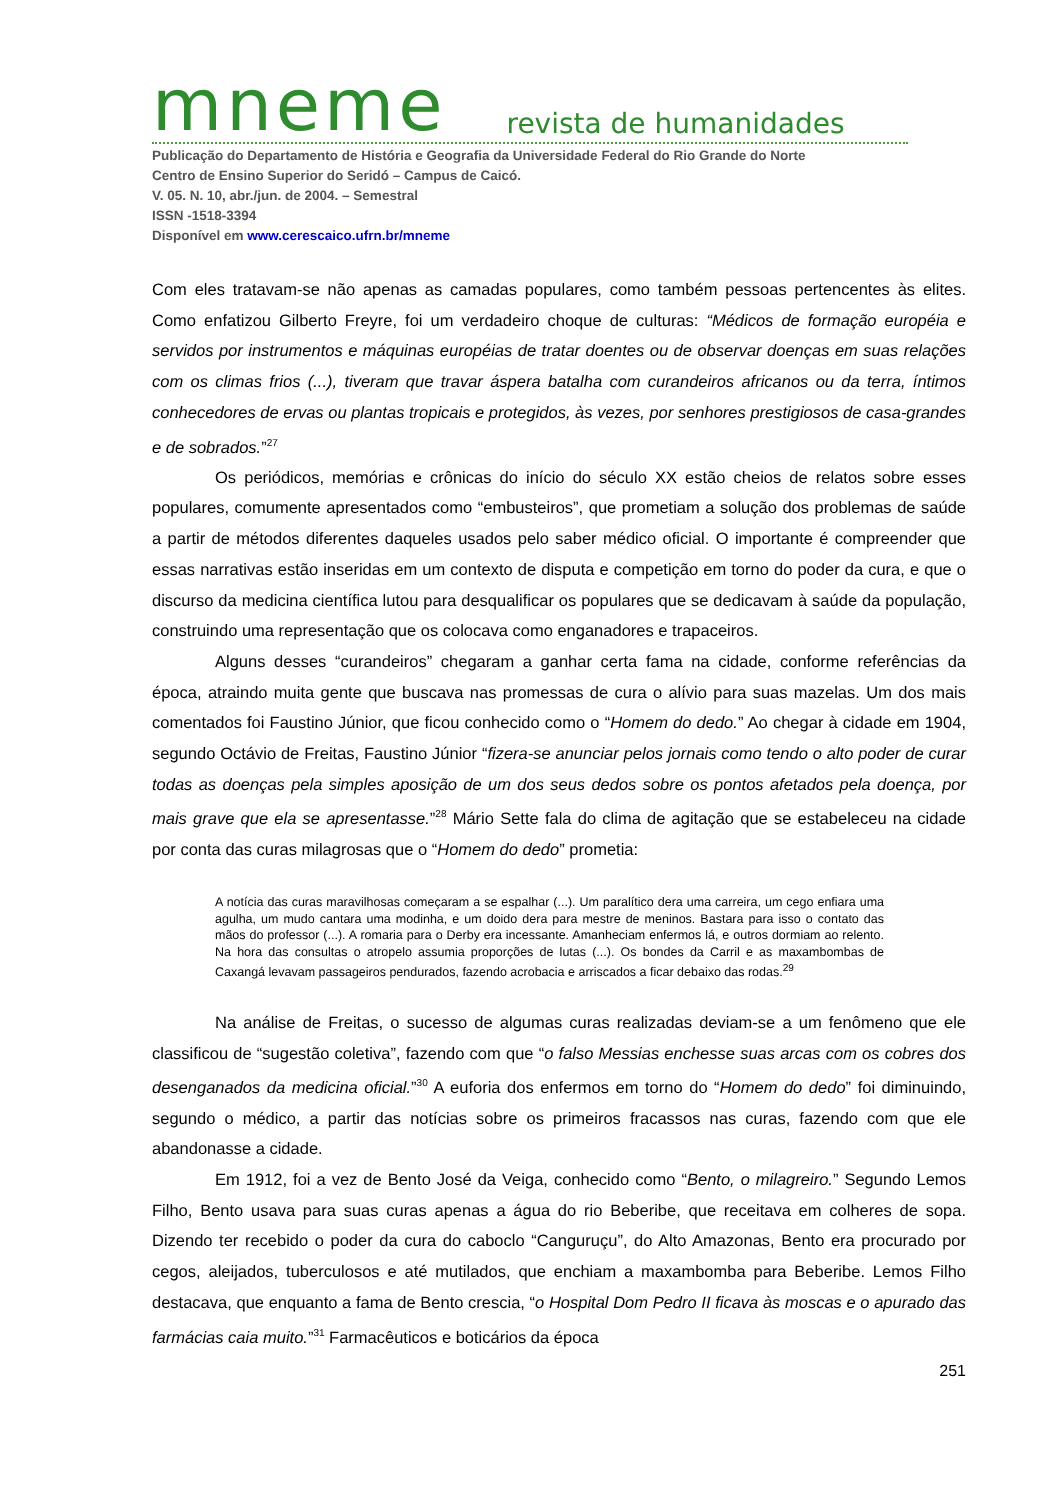mneme revista de humanidades
Publicação do Departamento de História e Geografia da Universidade Federal do Rio Grande do Norte
Centro de Ensino Superior do Seridó – Campus de Caicó.
V. 05. N. 10, abr./jun. de 2004. – Semestral
ISSN -1518-3394
Disponível em www.cerescaico.ufrn.br/mneme
Com eles tratavam-se não apenas as camadas populares, como também pessoas pertencentes às elites. Como enfatizou Gilberto Freyre, foi um verdadeiro choque de culturas: “Médicos de formação européia e servidos por instrumentos e máquinas européias de tratar doentes ou de observar doenças em suas relações com os climas frios (...), tiveram que travar áspera batalha com curandeiros africanos ou da terra, íntimos conhecedores de ervas ou plantas tropicais e protegidos, às vezes, por senhores prestigiosos de casa-grandes e de sobrados.”<sup>27</sup>
Os periódicos, memórias e crônicas do início do século XX estão cheios de relatos sobre esses populares, comumente apresentados como “embusteiros”, que prometiam a solução dos problemas de saúde a partir de métodos diferentes daqueles usados pelo saber médico oficial. O importante é compreender que essas narrativas estão inseridas em um contexto de disputa e competição em torno do poder da cura, e que o discurso da medicina científica lutou para desqualificar os populares que se dedicavam à saúde da população, construindo uma representação que os colocava como enganadores e trapaceiros.
Alguns desses “curandeiros” chegaram a ganhar certa fama na cidade, conforme referências da época, atraindo muita gente que buscava nas promessas de cura o alívio para suas mazelas. Um dos mais comentados foi Faustino Júnior, que ficou conhecido como o “Homem do dedo.” Ao chegar à cidade em 1904, segundo Octávio de Freitas, Faustino Júnior “fizera-se anunciar pelos jornais como tendo o alto poder de curar todas as doenças pela simples aposição de um dos seus dedos sobre os pontos afetados pela doença, por mais grave que ela se apresentasse.”<sup>28</sup> Mário Sette fala do clima de agitação que se estabeleceu na cidade por conta das curas milagrosas que o “Homem do dedo” prometia:
A notícia das curas maravilhosas começaram a se espalhar (...). Um paralítico dera uma carreira, um cego enfiara uma agulha, um mudo cantara uma modinha, e um doido dera para mestre de meninos. Bastara para isso o contato das mãos do professor (...). A romaria para o Derby era incessante. Amanheciam enfermos lá, e outros dormiam ao relento. Na hora das consultas o atropelo assumia proporções de lutas (...). Os bondes da Carril e as maxambombas de Caxangá levavam passageiros pendurados, fazendo acrobacia e arriscados a ficar debaixo das rodas.<sup>29</sup>
Na análise de Freitas, o sucesso de algumas curas realizadas deviam-se a um fenômeno que ele classificou de “sugestão coletiva”, fazendo com que “o falso Messias enchesse suas arcas com os cobres dos desenganados da medicina oficial.”<sup>30</sup> A euforia dos enfermos em torno do “Homem do dedo” foi diminuindo, segundo o médico, a partir das notícias sobre os primeiros fracassos nas curas, fazendo com que ele abandonasse a cidade.
Em 1912, foi a vez de Bento José da Veiga, conhecido como “Bento, o milagreiro.” Segundo Lemos Filho, Bento usava para suas curas apenas a água do rio Beberibe, que receitava em colheres de sopa. Dizendo ter recebido o poder da cura do caboclo “Canguruçu”, do Alto Amazonas, Bento era procurado por cegos, aleijados, tuberculosos e até mutilados, que enchiam a maxambomba para Beberibe. Lemos Filho destacava, que enquanto a fama de Bento crescia, “o Hospital Dom Pedro II ficava às moscas e o apurado das farmácias caia muito.”<sup>31</sup> Farmacêuticos e boticários da época
251